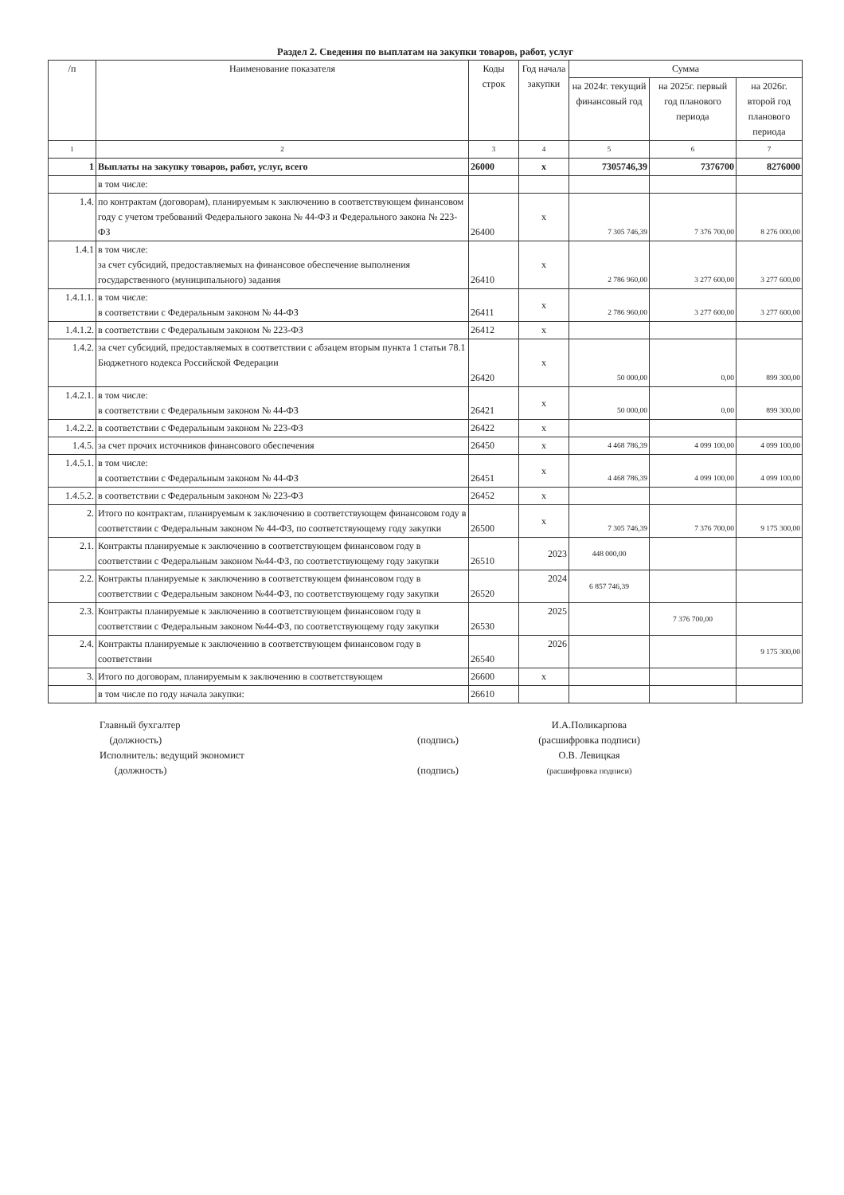Раздел 2. Сведения по выплатам на закупки товаров, работ, услуг
| /п | Наименование показателя | Коды строк | Год начала закупки | Сумма | | |
| --- | --- | --- | --- | --- | --- | --- |
| | | | | на 2024г. текущий финансовый год | на 2025г. первый год планового периода | на 2026г. второй год планового периода |
| 1 | 2 | 3 | 4 | 5 | 6 | 7 |
| 1 | Выплаты на закупку товаров, работ, услуг, всего | 26000 | x | 7305746,39 | 7376700 | 8276000 |
| | в том числе: | | | | | |
| 1.4. | по контрактам (договорам), планируемым к заключению в соответствующем финансовом году с учетом требований Федерального закона № 44-ФЗ и Федерального закона № 223-ФЗ | 26400 | x | 7 305 746,39 | 7 376 700,00 | 8 276 000,00 |
| 1.4.1 | в том числе: за счет субсидий, предоставляемых на финансовое обеспечение выполнения государственного (муниципального) задания | 26410 | x | 2 786 960,00 | 3 277 600,00 | 3 277 600,00 |
| 1.4.1.1. | в том числе: в соответствии с Федеральным законом № 44-ФЗ | 26411 | x | 2 786 960,00 | 3 277 600,00 | 3 277 600,00 |
| 1.4.1.2. | в соответствии с Федеральным законом № 223-ФЗ | 26412 | x | | | |
| 1.4.2. | за счет субсидий, предоставляемых в соответствии с абзацем вторым пункта 1 статьи 78.1 Бюджетного кодекса Российской Федерации | 26420 | x | 50 000,00 | 0,00 | 899 300,00 |
| 1.4.2.1. | в том числе: в соответствии с Федеральным законом № 44-ФЗ | 26421 | x | 50 000,00 | 0,00 | 899 300,00 |
| 1.4.2.2. | в соответствии с Федеральным законом № 223-ФЗ | 26422 | x | | | |
| 1.4.5. | за счет прочих источников финансового обеспечения | 26450 | x | 4 468 786,39 | 4 099 100,00 | 4 099 100,00 |
| 1.4.5.1. | в том числе: в соответствии с Федеральным законом № 44-ФЗ | 26451 | x | 4 468 786,39 | 4 099 100,00 | 4 099 100,00 |
| 1.4.5.2. | в соответствии с Федеральным законом № 223-ФЗ | 26452 | x | | | |
| 2. | Итого по контрактам, планируемым к заключению в соответствующем финансовом году в соответствии с Федеральным законом № 44-ФЗ, по соответствующему году закупки | 26500 | x | 7 305 746,39 | 7 376 700,00 | 9 175 300,00 |
| 2.1. | Контракты планируемые к заключению в соответствующем финансовом году в соответствии с Федеральным законом №44-ФЗ, по соответствующему году закупки | 26510 | 2023 | 448 000,00 | | |
| 2.2. | Контракты планируемые к заключению в соответствующем финансовом году в соответствии с Федеральным законом №44-ФЗ, по соответствующему году закупки | 26520 | 2024 | 6 857 746,39 | | |
| 2.3. | Контракты планируемые к заключению в соответствующем финансовом году в соответствии с Федеральным законом №44-ФЗ, по соответствующему году закупки | 26530 | 2025 | | 7 376 700,00 | |
| 2.4. | Контракты планируемые к заключению в соответствующем финансовом году в соответствии | 26540 | 2026 | | | 9 175 300,00 |
| 3. | Итого по договорам, планируемым к заключению в соответствующем | 26600 | x | | | |
| | в том числе по году начала закупки: | 26610 | | | | |
Главный бухгалтер
(должность)
Исполнитель: ведущий экономист
(должность)
(подпись)
(подпись)
И.А.Поликарпова
(расшифровка подписи)
О.В. Левицкая
(расшифровка подписи)